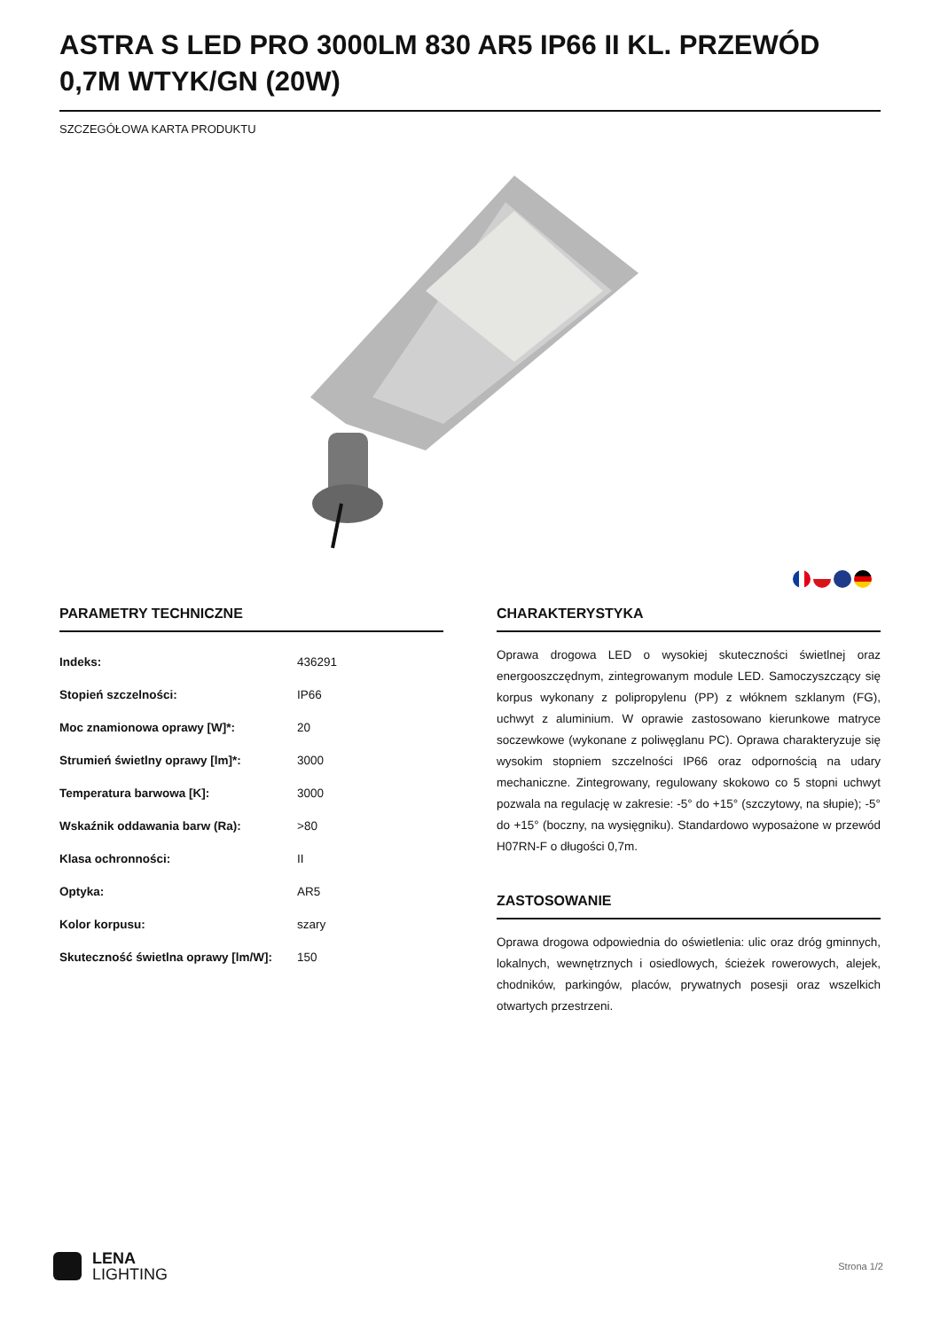ASTRA S LED PRO 3000LM 830 AR5 IP66 II KL. PRZEWÓD 0,7M WTYK/GN (20W)
SZCZEGÓŁOWA KARTA PRODUKTU
PARAMETRY TECHNICZNE
| Indeks: | 436291 |
| Stopień szczelności: | IP66 |
| Moc znamionowa oprawy [W]*: | 20 |
| Strumień świetlny oprawy [lm]*: | 3000 |
| Temperatura barwowa [K]: | 3000 |
| Wskaźnik oddawania barw (Ra): | >80 |
| Klasa ochronności: | II |
| Optyka: | AR5 |
| Kolor korpusu: | szary |
| Skuteczność świetlna oprawy [lm/W]: | 150 |
CHARAKTERYSTYKA
Oprawa drogowa LED o wysokiej skuteczności świetlnej oraz energooszczędnym, zintegrowanym module LED. Samoczyszczący się korpus wykonany z polipropylenu (PP) z włóknem szklanym (FG), uchwyt z aluminium. W oprawie zastosowano kierunkowe matryce soczewkowe (wykonane z poliwęglanu PC). Oprawa charakteryzuje się wysokim stopniem szczelności IP66 oraz odpornością na udary mechaniczne. Zintegrowany, regulowany skokowo co 5 stopni uchwyt pozwala na regulację w zakresie: -5° do +15° (szczytowy, na słupie); -5° do +15° (boczny, na wysięgniku). Standardowo wyposażone w przewód H07RN-F o długości 0,7m.
ZASTOSOWANIE
Oprawa drogowa odpowiednia do oświetlenia: ulic oraz dróg gminnych, lokalnych, wewnętrznych i osiedlowych, ścieżek rowerowych, alejek, chodników, parkingów, placów, prywatnych posesji oraz wszelkich otwartych przestrzeni.
LENA
LIGHTING
Strona 1/2